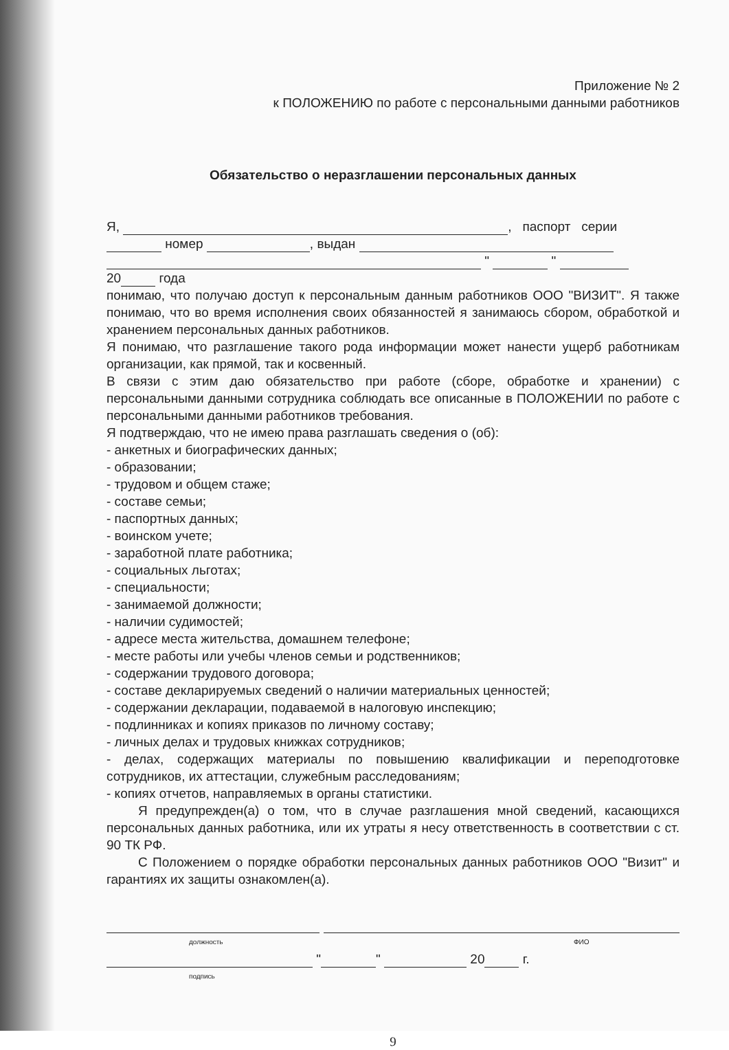Приложение № 2
к ПОЛОЖЕНИЮ по работе с персональными данными работников
Обязательство о неразглашении персональных данных
Я, , паспорт серии
номер , выдан
" "
20 года
понимаю, что получаю доступ к персональным данным работников ООО "ВИЗИТ". Я также понимаю, что во время исполнения своих обязанностей я занимаюсь сбором, обработкой и хранением персональных данных работников.
Я понимаю, что разглашение такого рода информации может нанести ущерб работникам организации, как прямой, так и косвенный.
В связи с этим даю обязательство при работе (сборе, обработке и хранении) с персональными данными сотрудника соблюдать все описанные в ПОЛОЖЕНИИ по работе с персональными данными работников требования.
Я подтверждаю, что не имею права разглашать сведения о (об):
- анкетных и биографических данных;
- образовании;
- трудовом и общем стаже;
- составе семьи;
- паспортных данных;
- воинском учете;
- заработной плате работника;
- социальных льготах;
- специальности;
- занимаемой должности;
- наличии судимостей;
- адресе места жительства, домашнем телефоне;
- месте работы или учебы членов семьи и родственников;
- содержании трудового договора;
- составе декларируемых сведений о наличии материальных ценностей;
- содержании декларации, подаваемой в налоговую инспекцию;
- подлинниках и копиях приказов по личному составу;
- личных делах и трудовых книжках сотрудников;
- делах, содержащих материалы по повышению квалификации и переподготовке сотрудников, их аттестации, служебным расследованиям;
- копиях отчетов, направляемых в органы статистики.
Я предупрежден(а) о том, что в случае разглашения мной сведений, касающихся персональных данных работника, или их утраты я несу ответственность в соответствии с ст. 90 ТК РФ.
С Положением о порядке обработки персональных данных работников ООО "Визит" и гарантиях их защиты ознакомлен(а).
должность ФИО
" " 20 г.
подпись
9